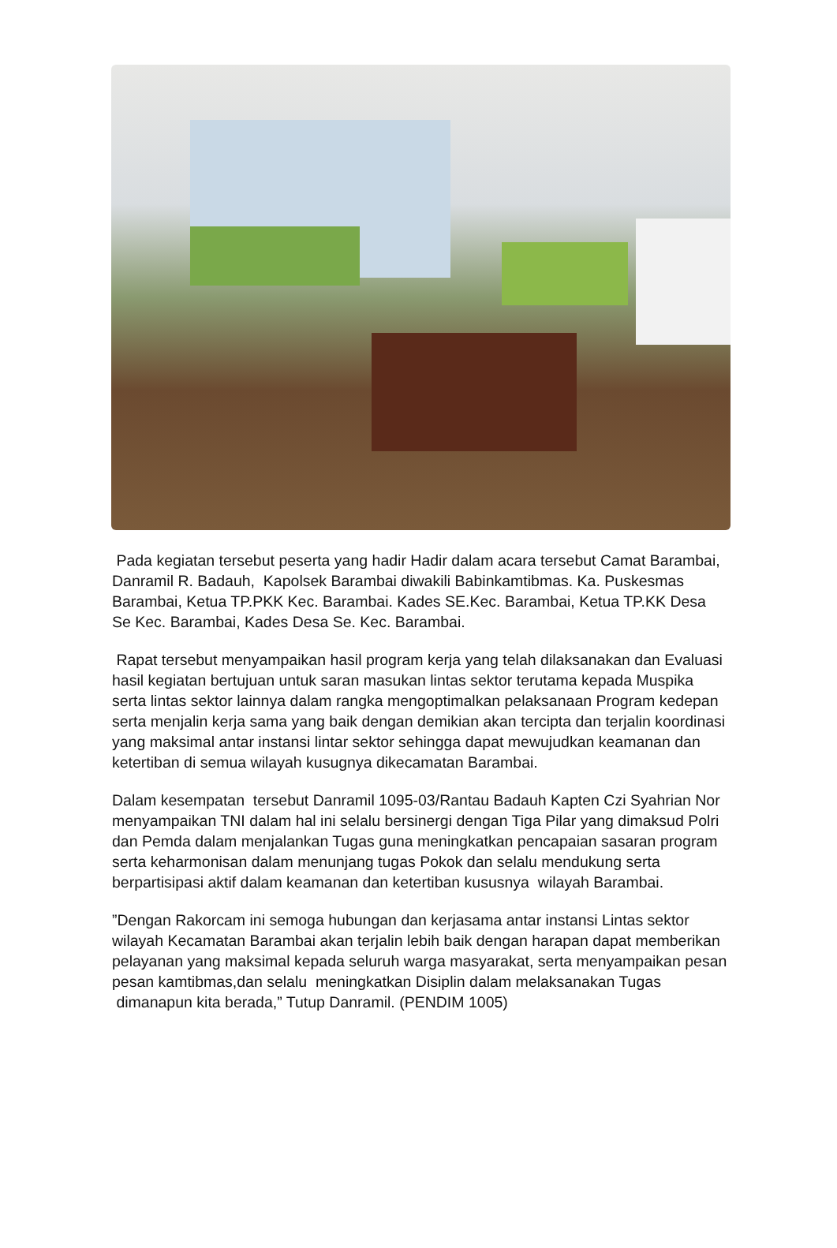Pada kegiatan tersebut peserta yang hadir Hadir dalam acara tersebut Camat Barambai, Danramil R. Badauh, Kapolsek Barambai diwakili Babinkamtibmas. Ka. Puskesmas Barambai, Ketua TP.PKK Kec. Barambai. Kades SE.Kec. Barambai, Ketua TP.KK Desa Se Kec. Barambai, Kades Desa Se. Kec. Barambai.
Rapat tersebut menyampaikan hasil program kerja yang telah dilaksanakan dan Evaluasi hasil kegiatan bertujuan untuk saran masukan lintas sektor terutama kepada Muspika serta lintas sektor lainnya dalam rangka mengoptimalkan pelaksanaan Program kedepan serta menjalin kerja sama yang baik dengan demikian akan tercipta dan terjalin koordinasi yang maksimal antar instansi lintar sektor sehingga dapat mewujudkan keamanan dan ketertiban di semua wilayah kusugnya dikecamatan Barambai.
Dalam kesempatan tersebut Danramil 1095-03/Rantau Badauh Kapten Czi Syahrian Nor menyampaikan TNI dalam hal ini selalu bersinergi dengan Tiga Pilar yang dimaksud Polri dan Pemda dalam menjalankan Tugas guna meningkatkan pencapaian sasaran program serta keharmonisan dalam menunjang tugas Pokok dan selalu mendukung serta berpartisipasi aktif dalam keamanan dan ketertiban kususnya wilayah Barambai.
”Dengan Rakorcam ini semoga hubungan dan kerjasama antar instansi Lintas sektor wilayah Kecamatan Barambai akan terjalin lebih baik dengan harapan dapat memberikan pelayanan yang maksimal kepada seluruh warga masyarakat, serta menyampaikan pesan pesan kamtibmas,dan selalu meningkatkan Disiplin dalam melaksanakan Tugas dimanapun kita berada,” Tutup Danramil. (PENDIM 1005)